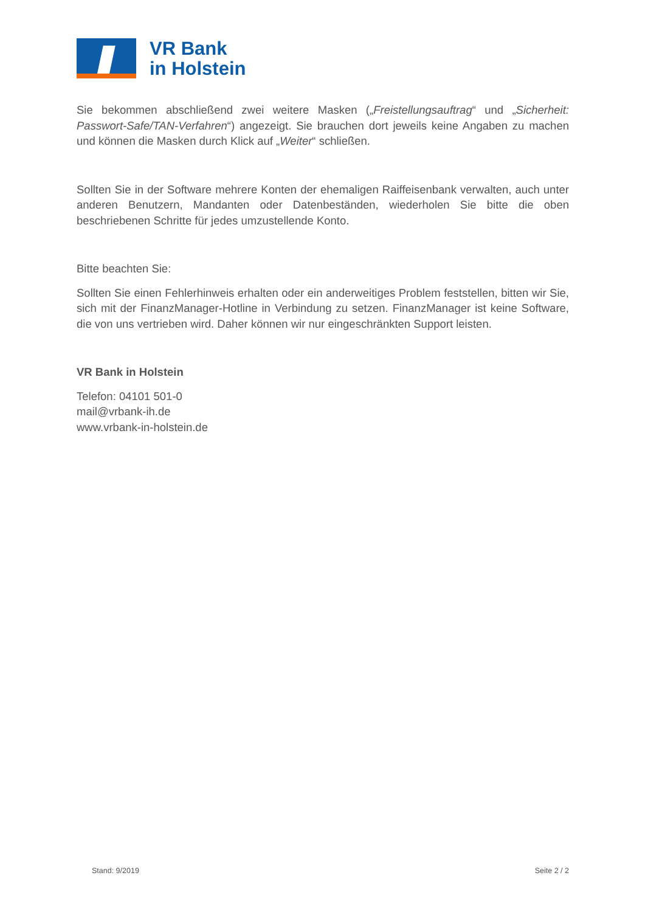VR Bank
in Holstein
Sie bekommen abschließend zwei weitere Masken („Freistellungsauftrag“ und „Sicherheit: Passwort-Safe/TAN-Verfahren“) angezeigt. Sie brauchen dort jeweils keine Angaben zu machen und können die Masken durch Klick auf „Weiter“ schließen.
Sollten Sie in der Software mehrere Konten der ehemaligen Raiffeisenbank verwalten, auch unter anderen Benutzern, Mandanten oder Datenbeständen, wiederholen Sie bitte die oben beschriebenen Schritte für jedes umzustellende Konto.
Bitte beachten Sie:
Sollten Sie einen Fehlerhinweis erhalten oder ein anderweitiges Problem feststellen, bitten wir Sie, sich mit der FinanzManager-Hotline in Verbindung zu setzen. FinanzManager ist keine Software, die von uns vertrieben wird. Daher können wir nur eingeschränkten Support leisten.
VR Bank in Holstein
Telefon: 04101 501-0
mail@vrbank-ih.de
www.vrbank-in-holstein.de
Stand: 9/2019 Seite 2 / 2